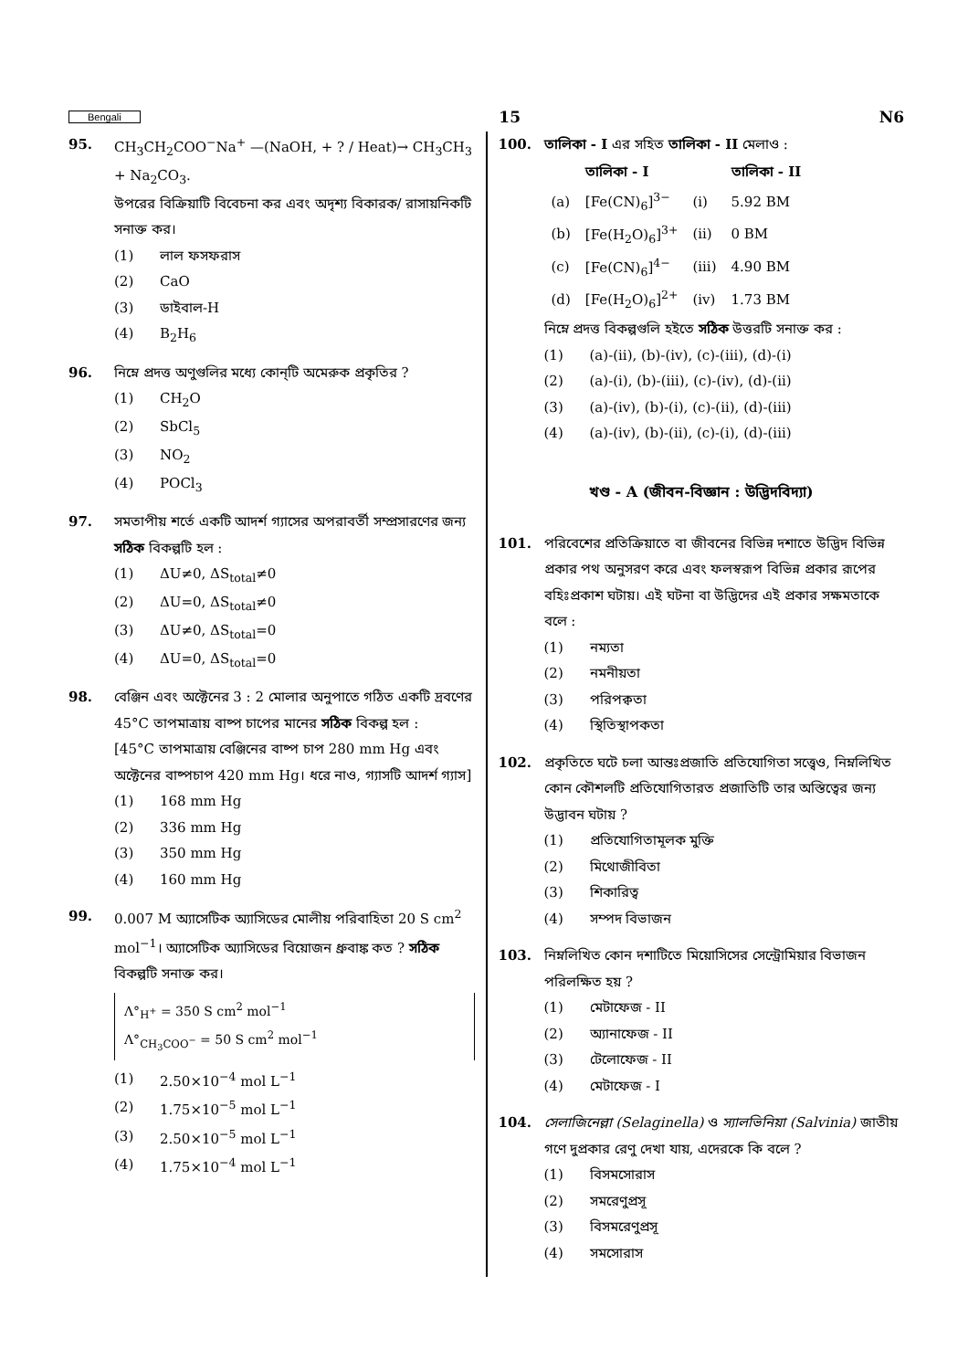Bengali 15 N6
95. CH<sub>3</sub>CH<sub>2</sub>COO<sup>−</sup>Na<sup>+</sup> —(NaOH, + ? / Heat)→ CH<sub>3</sub>CH<sub>3</sub> + Na<sub>2</sub>CO<sub>3</sub>.
উপরের বিক্রিয়াটি বিবেচনা কর এবং অদৃশ্য বিকারক/ রাসায়নিকটি সনাক্ত কর।
(1) লাল ফসফরাস
(2) CaO
(3) ডাইবাল-H
(4) B<sub>2</sub>H<sub>6</sub>
96. নিম্নে প্রদত্ত অণুগুলির মধ্যে কোন্‌টি অমেরুক প্রকৃতির ?
(1) CH<sub>2</sub>O
(2) SbCl<sub>5</sub>
(3) NO<sub>2</sub>
(4) POCl<sub>3</sub>
97. সমতাপীয় শর্তে একটি আদর্শ গ্যাসের অপরাবর্তী সম্প্রসারণের জন্য সঠিক বিকল্পটি হল :
(1) ΔU≠0, ΔS<sub>total</sub>≠0
(2) ΔU=0, ΔS<sub>total</sub>≠0
(3) ΔU≠0, ΔS<sub>total</sub>=0
(4) ΔU=0, ΔS<sub>total</sub>=0
98. বেঞ্জিন এবং অক্টেনের 3 : 2 মোলার অনুপাতে গঠিত একটি দ্রবণের 45°C তাপমাত্রায় বাষ্প চাপের মানের সঠিক বিকল্প হল :
[45°C তাপমাত্রায় বেঞ্জিনের বাষ্প চাপ 280 mm Hg এবং অক্টেনের বাষ্পচাপ 420 mm Hg। ধরে নাও, গ্যাসটি আদর্শ গ্যাস]
(1) 168 mm Hg
(2) 336 mm Hg
(3) 350 mm Hg
(4) 160 mm Hg
99. 0.007 M অ্যাসেটিক অ্যাসিডের মোলীয় পরিবাহিতা 20 S cm<sup>2</sup> mol<sup>−1</sup>। অ্যাসেটিক অ্যাসিডের বিয়োজন ধ্রুবাঙ্ক কত ? সঠিক বিকল্পটি সনাক্ত কর।
Λ°<sub>H<sup>+</sup></sub> = 350 S cm<sup>2</sup> mol<sup>−1</sup>
Λ°<sub>CH<sub>3</sub>COO<sup>−</sup></sub> = 50 S cm<sup>2</sup> mol<sup>−1</sup>
(1) 2.50×10<sup>−4</sup> mol L<sup>−1</sup>
(2) 1.75×10<sup>−5</sup> mol L<sup>−1</sup>
(3) 2.50×10<sup>−5</sup> mol L<sup>−1</sup>
(4) 1.75×10<sup>−4</sup> mol L<sup>−1</sup>
100. তালিকা - I এর সহিত তালিকা - II মেলাও :
| | তালিকা - I | | তালিকা - II |
| --- | --- | --- | --- |
| (a) | [Fe(CN)<sub>6</sub>]<sup>3−</sup> | (i) | 5.92 BM |
| (b) | [Fe(H<sub>2</sub>O)<sub>6</sub>]<sup>3+</sup> | (ii) | 0 BM |
| (c) | [Fe(CN)<sub>6</sub>]<sup>4−</sup> | (iii) | 4.90 BM |
| (d) | [Fe(H<sub>2</sub>O)<sub>6</sub>]<sup>2+</sup> | (iv) | 1.73 BM |
নিম্নে প্রদত্ত বিকল্পগুলি হইতে সঠিক উত্তরটি সনাক্ত কর :
(1) (a)-(ii), (b)-(iv), (c)-(iii), (d)-(i)
(2) (a)-(i), (b)-(iii), (c)-(iv), (d)-(ii)
(3) (a)-(iv), (b)-(i), (c)-(ii), (d)-(iii)
(4) (a)-(iv), (b)-(ii), (c)-(i), (d)-(iii)
খণ্ড - A (জীবন-বিজ্ঞান : উদ্ভিদবিদ্যা)
101. পরিবেশের প্রতিক্রিয়াতে বা জীবনের বিভিন্ন দশাতে উদ্ভিদ বিভিন্ন প্রকার পথ অনুসরণ করে এবং ফলস্বরূপ বিভিন্ন প্রকার রূপের বহিঃপ্রকাশ ঘটায়। এই ঘটনা বা উদ্ভিদের এই প্রকার সক্ষমতাকে বলে :
(1) নম্যতা
(2) নমনীয়তা
(3) পরিপক্বতা
(4) স্থিতিস্থাপকতা
102. প্রকৃতিতে ঘটে চলা আন্তঃপ্রজাতি প্রতিযোগিতা সত্ত্বেও, নিম্নলিখিত কোন কৌশলটি প্রতিযোগিতারত প্রজাতিটি তার অস্তিত্বের জন্য উদ্ভাবন ঘটায় ?
(1) প্রতিযোগিতামূলক মুক্তি
(2) মিথোজীবিতা
(3) শিকারিত্ব
(4) সম্পদ বিভাজন
103. নিম্নলিখিত কোন দশাটিতে মিয়োসিসের সেন্ট্রোমিয়ার বিভাজন পরিলক্ষিত হয় ?
(1) মেটাফেজ - II
(2) অ্যানাফেজ - II
(3) টেলোফেজ - II
(4) মেটাফেজ - I
104. সেলাজিনেল্লা (Selaginella) ও স্যালভিনিয়া (Salvinia) জাতীয় গণে দুপ্রকার রেণু দেখা যায়, এদেরকে কি বলে ?
(1) বিসমসোরাস
(2) সমরেণুপ্রসূ
(3) বিসমরেণুপ্রসূ
(4) সমসোরাস